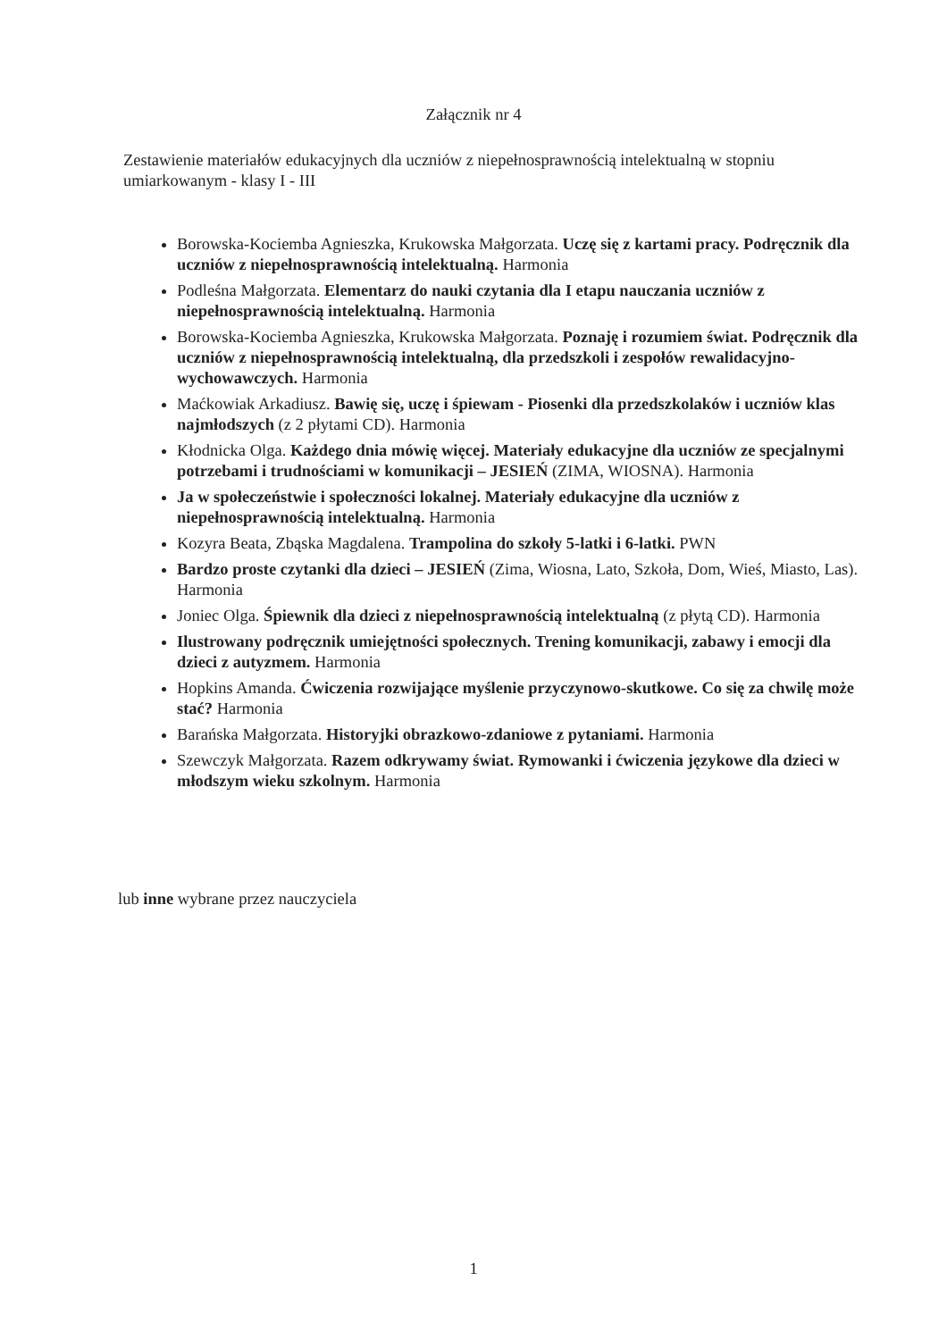Załącznik nr 4
Zestawienie materiałów edukacyjnych dla uczniów z niepełnosprawnością intelektualną w stopniu umiarkowanym - klasy I - III
Borowska-Kociemba Agnieszka, Krukowska Małgorzata. Uczę się z kartami pracy. Podręcznik dla uczniów z niepełnosprawnością intelektualną. Harmonia
Podleśna Małgorzata. Elementarz do nauki czytania dla I etapu nauczania uczniów z niepełnosprawnością intelektualną. Harmonia
Borowska-Kociemba Agnieszka, Krukowska Małgorzata. Poznaję i rozumiem świat. Podręcznik dla uczniów z niepełnosprawnością intelektualną, dla przedszkoli i zespołów rewalidacyjno-wychowawczych. Harmonia
Maćkowiak Arkadiusz. Bawię się, uczę i śpiewam - Piosenki dla przedszkolaków i uczniów klas najmłodszych (z 2 płytami CD). Harmonia
Kłodnicka Olga. Każdego dnia mówię więcej. Materiały edukacyjne dla uczniów ze specjalnymi potrzebami i trudnościami w komunikacji – JESIEŃ (ZIMA, WIOSNA). Harmonia
Ja w społeczeństwie i społeczności lokalnej. Materiały edukacyjne dla uczniów z niepełnosprawnością intelektualną. Harmonia
Kozyra Beata, Zbąska Magdalena. Trampolina do szkoły 5-latki i 6-latki. PWN
Bardzo proste czytanki dla dzieci – JESIEŃ (Zima, Wiosna, Lato, Szkoła, Dom, Wieś, Miasto, Las). Harmonia
Joniec Olga. Śpiewnik dla dzieci z niepełnosprawnością intelektualną (z płytą CD). Harmonia
Ilustrowany podręcznik umiejętności społecznych. Trening komunikacji, zabawy i emocji dla dzieci z autyzmem. Harmonia
Hopkins Amanda. Ćwiczenia rozwijające myślenie przyczynowo-skutkowe. Co się za chwilę może stać? Harmonia
Barańska Małgorzata. Historyjki obrazkowo-zdaniowe z pytaniami. Harmonia
Szewczyk Małgorzata. Razem odkrywamy świat. Rymowanki i ćwiczenia językowe dla dzieci w młodszym wieku szkolnym. Harmonia
lub inne wybrane przez nauczyciela
1